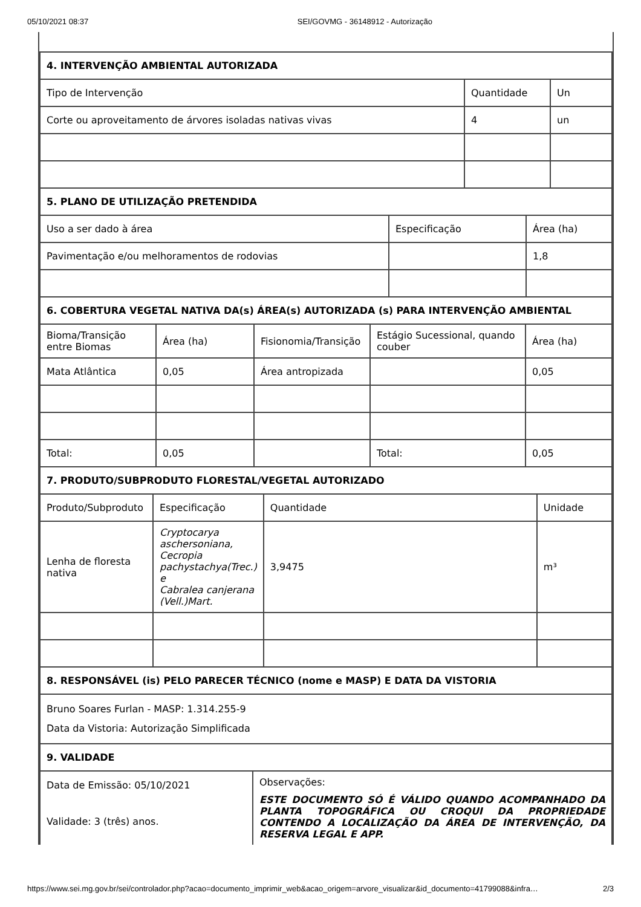05/10/2021 08:37 SEI/GOVMG - 36148912 - Autorização
| 4. INTERVENÇÃO AMBIENTAL AUTORIZADA | | |
| --- | --- | --- |
| Tipo de Intervenção | Quantidade | Un |
| Corte ou aproveitamento de árvores isoladas nativas vivas | 4 | un |
| 5. PLANO DE UTILIZAÇÃO PRETENDIDA | | |
| --- | --- | --- |
| Uso a ser dado à área | Especificação | Área (ha) |
| Pavimentação e/ou melhoramentos de rodovias | | 1,8 |
| 6. COBERTURA VEGETAL NATIVA DA(s) ÁREA(s) AUTORIZADA (s) PARA INTERVENÇÃO AMBIENTAL | | | | |
| --- | --- | --- | --- | --- |
| Bioma/Transição entre Biomas | Área (ha) | Fisionomia/Transição | Estágio Sucessional, quando couber | Área (ha) |
| Mata Atlântica | 0,05 | Área antropizada | | 0,05 |
| Total: | 0,05 | | Total: | 0,05 |
| 7. PRODUTO/SUBPRODUTO FLORESTAL/VEGETAL AUTORIZADO | | | |
| --- | --- | --- | --- |
| Produto/Subproduto | Especificação | Quantidade | Unidade |
| Lenha de floresta nativa | Cryptocarya aschersoniana, Cecropia pachystachya(Trec.) e Cabralea canjerana (Vell.)Mart. | 3,9475 | m³ |
| 8. RESPONSÁVEL (is) PELO PARECER TÉCNICO (nome e MASP) E DATA DA VISTORIA |
| --- |
| Bruno Soares Furlan - MASP: 1.314.255-9 Data da Vistoria: Autorização Simplificada |
| 9. VALIDADE |
| Data de Emissão: 05/10/2021 Validade: 3 (três) anos. | Observações: ESTE DOCUMENTO SÓ É VÁLIDO QUANDO ACOMPANHADO DA PLANTA TOPOGRÁFICA OU CROQUI DA PROPRIEDADE CONTENDO A LOCALIZAÇÃO DA ÁREA DE INTERVENÇÃO, DA RESERVA LEGAL E APP. |
https://www.sei.mg.gov.br/sei/controlador.php?acao=documento_imprimir_web&acao_origem=arvore_visualizar&id_documento=41799088&infra… 2/3